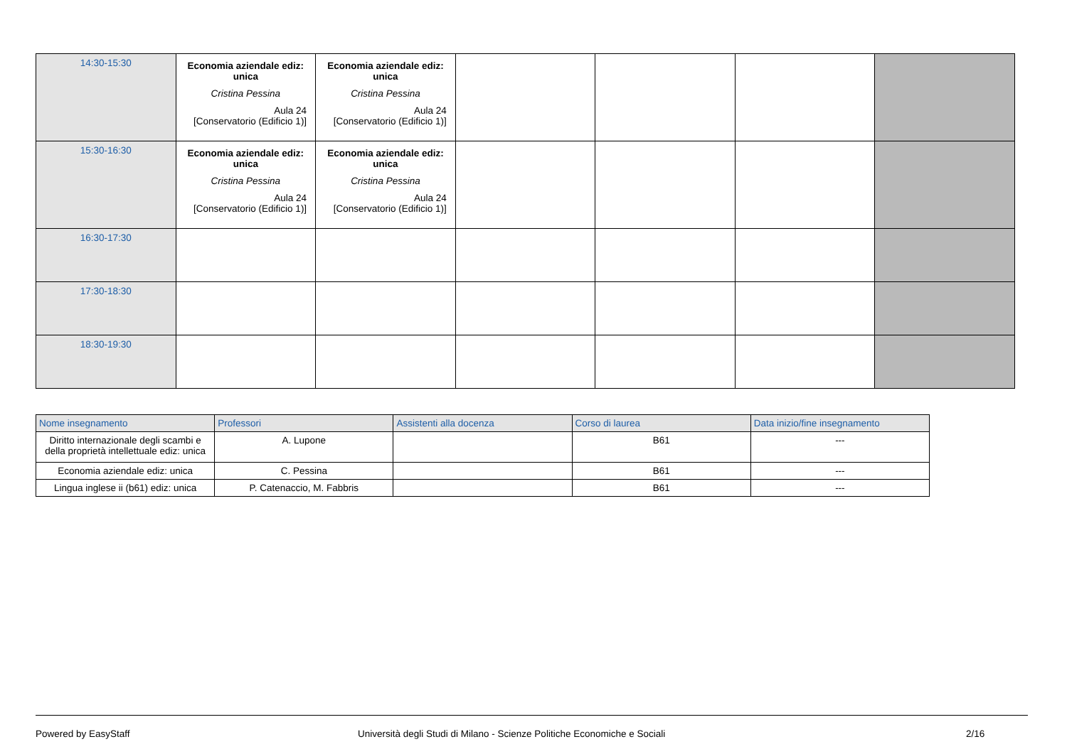| 14:30-15:30 | Economia aziendale ediz: unica Cristina Pessina Aula 24 [Conservatorio (Edificio 1)] | Economia aziendale ediz: unica Cristina Pessina Aula 24 [Conservatorio (Edificio 1)] | | | | |
| 15:30-16:30 | Economia aziendale ediz: unica Cristina Pessina Aula 24 [Conservatorio (Edificio 1)] | Economia aziendale ediz: unica Cristina Pessina Aula 24 [Conservatorio (Edificio 1)] | | | | |
| 16:30-17:30 | | | | | | |
| 17:30-18:30 | | | | | | |
| 18:30-19:30 | | | | | | |
| Nome insegnamento | Professori | Assistenti alla docenza | Corso di laurea | Data inizio/fine insegnamento |
| --- | --- | --- | --- | --- |
| Diritto internazionale degli scambi e della proprietà intellettuale ediz: unica | A. Lupone | | B61 | --- |
| Economia aziendale ediz: unica | C. Pessina | | B61 | --- |
| Lingua inglese ii (b61) ediz: unica | P. Catenaccio, M. Fabbris | | B61 | --- |
Powered by EasyStaff Università degli Studi di Milano - Scienze Politiche Economiche e Sociali 2/16